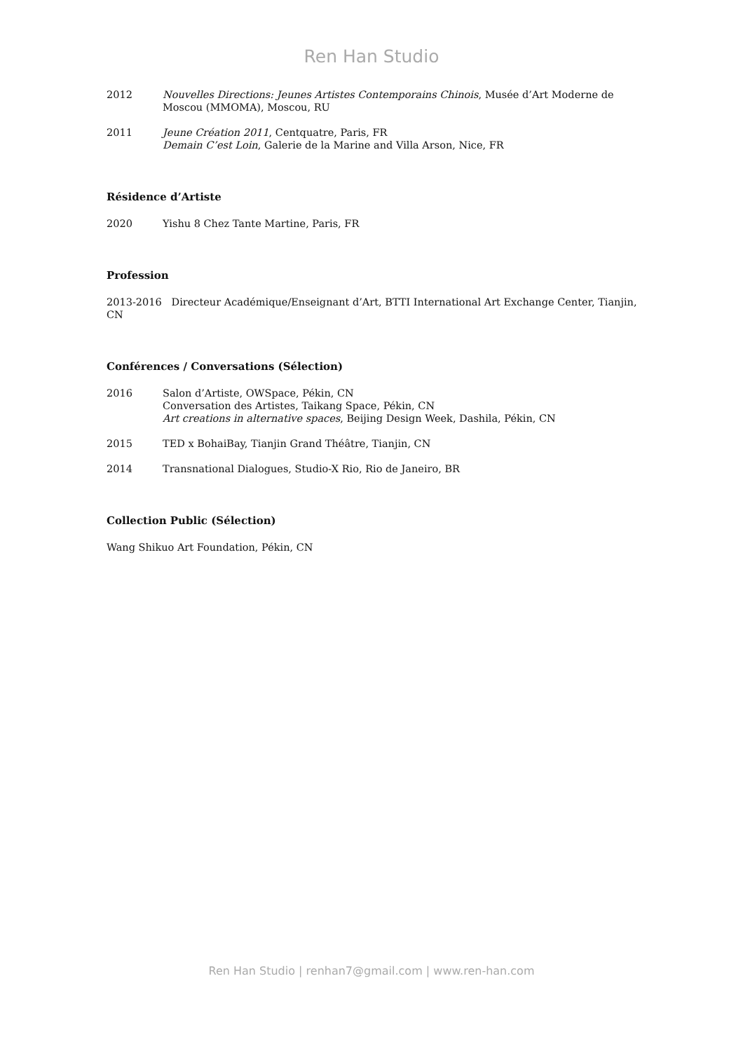Ren Han Studio
2012 Nouvelles Directions: Jeunes Artistes Contemporains Chinois, Musée d’Art Moderne de Moscou (MMOMA), Moscou, RU
2011 Jeune Création 2011, Centquatre, Paris, FR
Demain C’est Loin, Galerie de la Marine and Villa Arson, Nice, FR
Résidence d’Artiste
2020 Yishu 8 Chez Tante Martine, Paris, FR
Profession
2013-2016 Directeur Académique/Enseignant d’Art, BTTI International Art Exchange Center, Tianjin, CN
Conférences / Conversations (Sélection)
2016 Salon d’Artiste, OWSpace, Pékin, CN
Conversation des Artistes, Taikang Space, Pékin, CN
Art creations in alternative spaces, Beijing Design Week, Dashila, Pékin, CN
2015 TED x BohaiBay, Tianjin Grand Théâtre, Tianjin, CN
2014 Transnational Dialogues, Studio-X Rio, Rio de Janeiro, BR
Collection Public (Sélection)
Wang Shikuo Art Foundation, Pékin, CN
Ren Han Studio | renhan7@gmail.com | www.ren-han.com